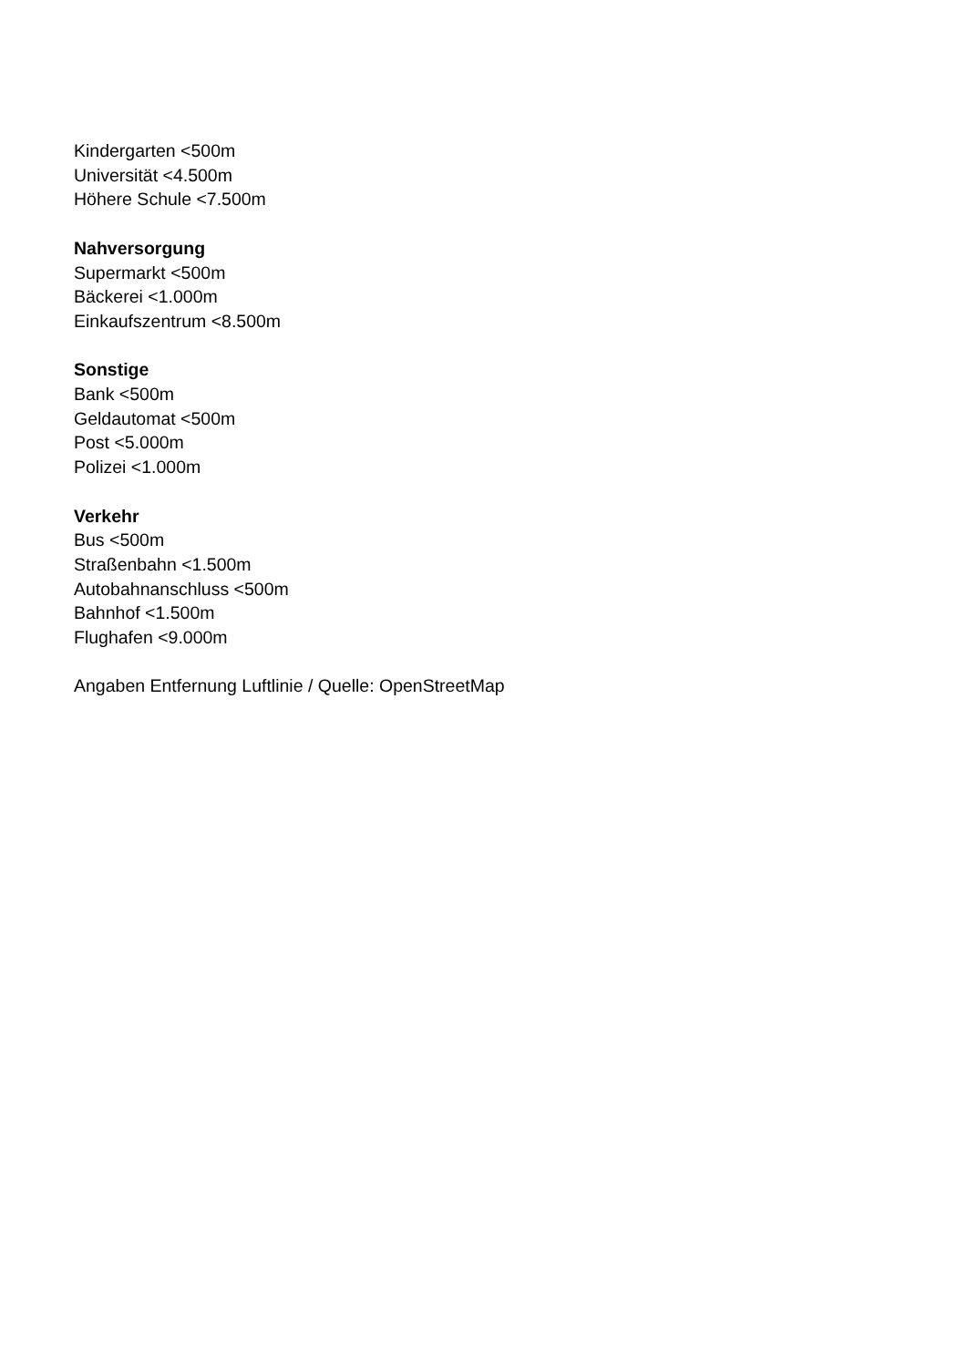Kindergarten <500m
Universität <4.500m
Höhere Schule <7.500m
Nahversorgung
Supermarkt <500m
Bäckerei <1.000m
Einkaufszentrum <8.500m
Sonstige
Bank <500m
Geldautomat <500m
Post <5.000m
Polizei <1.000m
Verkehr
Bus <500m
Straßenbahn <1.500m
Autobahnanschluss <500m
Bahnhof <1.500m
Flughafen <9.000m
Angaben Entfernung Luftlinie / Quelle: OpenStreetMap